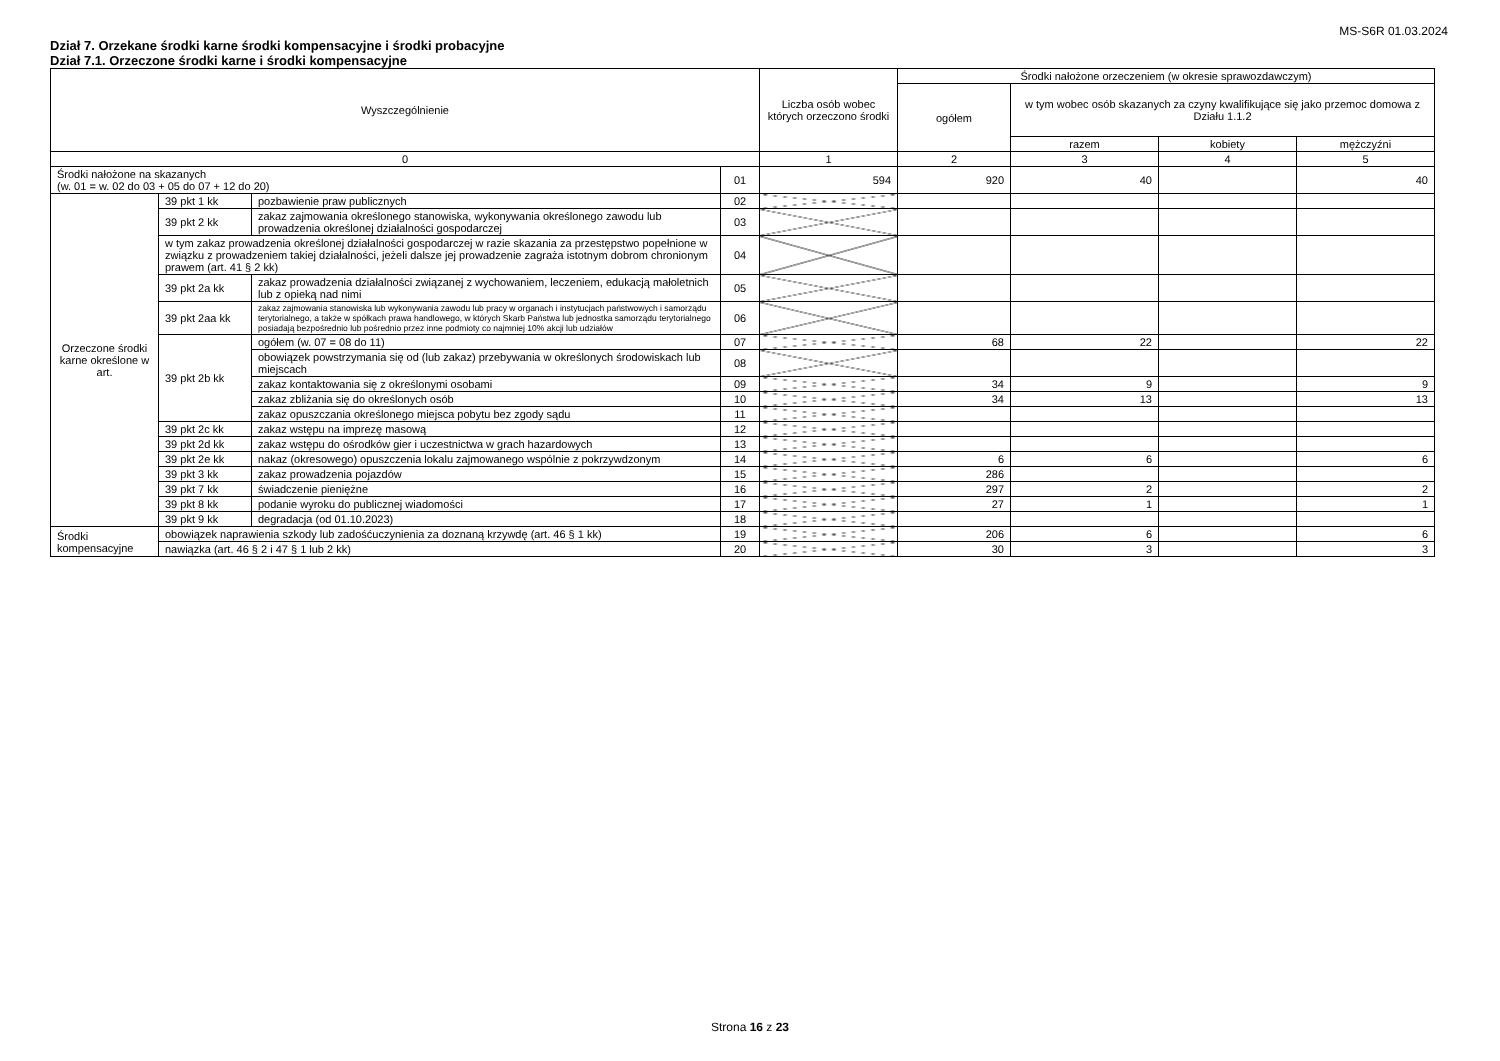MS-S6R 01.03.2024
Dział 7. Orzekane środki karne środki kompensacyjne i środki probacyjne
Dział 7.1. Orzeczone środki karne i środki kompensacyjne
| Wyszczególnienie | | | | Liczba osób wobec których orzeczono środki | Środki nałożone orzeczeniem (w okresie sprawozdawczym) | | | |
| --- | --- | --- | --- | --- | --- | --- | --- | --- |
| | | | | | ogółem | w tym wobec osób skazanych za czyny kwalifikujące się jako przemoc domowa z Działu 1.1.2 | | |
| | | | | | | razem | kobiety | mężczyźni |
| 0 | | | | 1 | 2 | 3 | 4 | 5 |
| Środki nałożone na skazanych (w. 01 = w. 02 do 03 + 05 do 07 + 12 do 20) | | | 01 | 594 | 920 | 40 | | 40 |
| Orzeczone środki karne określone w art. | 39 pkt 1 kk | pozbawienie praw publicznych | 02 | | | | | |
| | 39 pkt 2 kk | zakaz zajmowania określonego stanowiska, wykonywania określonego zawodu lub prowadzenia określonej działalności gospodarczej | 03 | | | | | |
| | w tym zakaz prowadzenia określonej działalności gospodarczej w razie skazania za przestępstwo popełnione w związku z prowadzeniem takiej działalności, jeżeli dalsze jej prowadzenie zagraża istotnym dobrom chronionym prawem (art. 41 § 2 kk) | | 04 | | | | | |
| | 39 pkt 2a kk | zakaz prowadzenia działalności związanej z wychowaniem, leczeniem, edukacją małoletnich lub z opieką nad nimi | 05 | | | | | |
| | 39 pkt 2aa kk | zakaz zajmowania stanowiska lub wykonywania zawodu lub pracy w organach i instytucjach państwowych i samorządu terytorialnego, a także w spółkach prawa handlowego, w których Skarb Państwa lub jednostka samorządu terytorialnego posiadają bezpośrednio lub pośrednio przez inne podmioty co najmniej 10% akcji lub udziałów | 06 | | | | | |
| | 39 pkt 2b kk | ogółem (w. 07 = 08 do 11) | 07 | | 68 | 22 | | 22 |
| | | obowiązek powstrzymania się od (lub zakaz) przebywania w określonych środowiskach lub miejscach | 08 | | | | | |
| | | zakaz kontaktowania się z określonymi osobami | 09 | | 34 | 9 | | 9 |
| | | zakaz zbliżania się do określonych osób | 10 | | 34 | 13 | | 13 |
| | | zakaz opuszczania określonego miejsca pobytu bez zgody sądu | 11 | | | | | |
| | 39 pkt 2c kk | zakaz wstępu na imprezę masową | 12 | | | | | |
| | 39 pkt 2d kk | zakaz wstępu do ośrodków gier i uczestnictwa w grach hazardowych | 13 | | | | | |
| | 39 pkt 2e kk | nakaz (okresowego) opuszczenia lokalu zajmowanego wspólnie z pokrzywdzonym | 14 | | 6 | 6 | | 6 |
| | 39 pkt 3 kk | zakaz prowadzenia pojazdów | 15 | | 286 | | | |
| | 39 pkt 7 kk | świadczenie pieniężne | 16 | | 297 | 2 | | 2 |
| | 39 pkt 8 kk | podanie wyroku do publicznej wiadomości | 17 | | 27 | 1 | | 1 |
| | 39 pkt 9 kk | degradacja (od 01.10.2023) | 18 | | | | | |
| Środki kompensacyjne | obowiązek naprawienia szkody lub zadośćuczynienia za doznaną krzywdę (art. 46 § 1 kk) | | 19 | | 206 | 6 | | 6 |
| | nawiązka (art. 46 § 2 i 47 § 1 lub 2 kk) | | 20 | | 30 | 3 | | 3 |
Strona 16 z 23